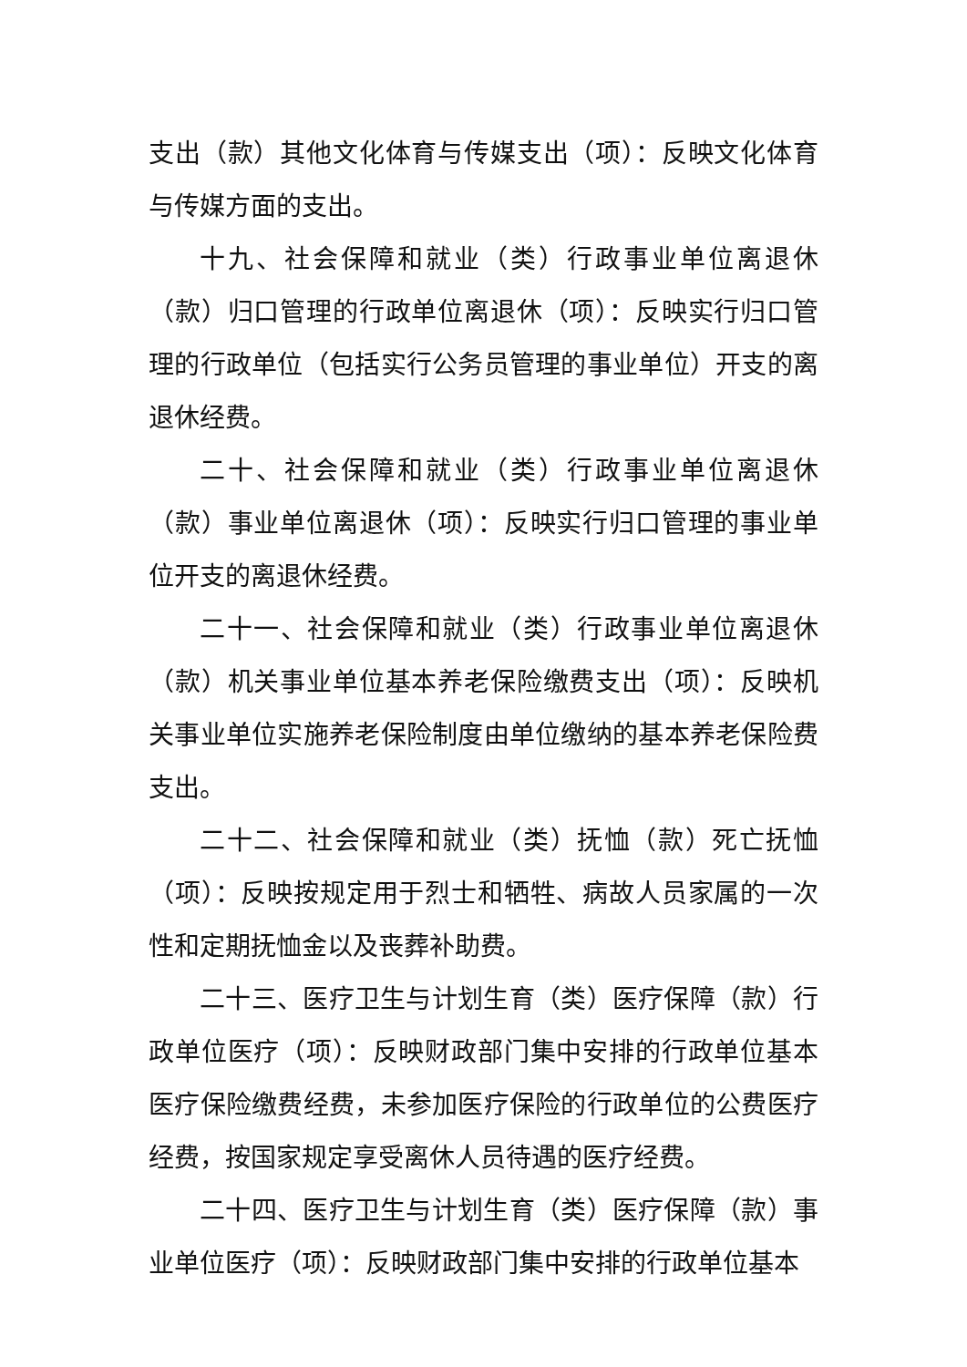支出（款）其他文化体育与传媒支出（项）：反映文化体育与传媒方面的支出。
十九、社会保障和就业（类）行政事业单位离退休（款）归口管理的行政单位离退休（项）：反映实行归口管理的行政单位（包括实行公务员管理的事业单位）开支的离退休经费。
二十、社会保障和就业（类）行政事业单位离退休（款）事业单位离退休（项）：反映实行归口管理的事业单位开支的离退休经费。
二十一、社会保障和就业（类）行政事业单位离退休（款）机关事业单位基本养老保险缴费支出（项）：反映机关事业单位实施养老保险制度由单位缴纳的基本养老保险费支出。
二十二、社会保障和就业（类）抚恤（款）死亡抚恤（项）：反映按规定用于烈士和牺牲、病故人员家属的一次性和定期抚恤金以及丧葬补助费。
二十三、医疗卫生与计划生育（类）医疗保障（款）行政单位医疗（项）：反映财政部门集中安排的行政单位基本医疗保险缴费经费，未参加医疗保险的行政单位的公费医疗经费，按国家规定享受离休人员待遇的医疗经费。
二十四、医疗卫生与计划生育（类）医疗保障（款）事业单位医疗（项）：反映财政部门集中安排的行政单位基本